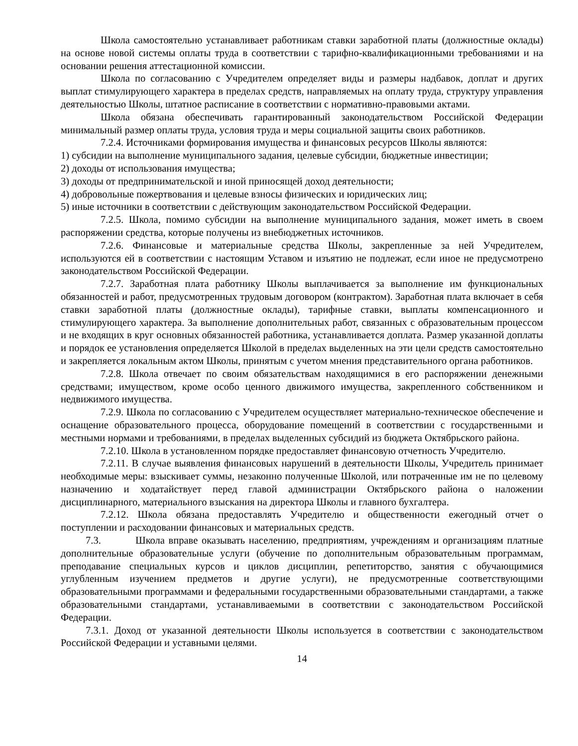Школа самостоятельно устанавливает работникам ставки заработной платы (должностные оклады) на основе новой системы оплаты труда в соответствии с тарифно-квалификационными требованиями и на основании решения аттестационной комиссии.
Школа по согласованию с Учредителем определяет виды и размеры надбавок, доплат и других выплат стимулирующего характера в пределах средств, направляемых на оплату труда, структуру управления деятельностью Школы, штатное расписание в соответствии с нормативно-правовыми актами.
Школа обязана обеспечивать гарантированный законодательством Российской Федерации минимальный размер оплаты труда, условия труда и меры социальной защиты своих работников.
7.2.4. Источниками формирования имущества и финансовых ресурсов Школы являются:
1) субсидии на выполнение муниципального задания, целевые субсидии, бюджетные инвестиции;
2) доходы от использования имущества;
3) доходы от предпринимательской и иной приносящей доход деятельности;
4) добровольные пожертвования и целевые взносы физических и юридических лиц;
5) иные источники в соответствии с действующим законодательством Российской Федерации.
7.2.5. Школа, помимо субсидии на выполнение муниципального задания, может иметь в своем распоряжении средства, которые получены из внебюджетных источников.
7.2.6. Финансовые и материальные средства Школы, закрепленные за ней Учредителем, используются ей в соответствии с настоящим Уставом и изъятию не подлежат, если иное не предусмотрено законодательством Российской Федерации.
7.2.7. Заработная плата работнику Школы выплачивается за выполнение им функциональных обязанностей и работ, предусмотренных трудовым договором (контрактом). Заработная плата включает в себя ставки заработной платы (должностные оклады), тарифные ставки, выплаты компенсационного и стимулирующего характера. За выполнение дополнительных работ, связанных с образовательным процессом и не входящих в круг основных обязанностей работника, устанавливается доплата. Размер указанной доплаты и порядок ее установления определяется Школой в пределах выделенных на эти цели средств самостоятельно и закрепляется локальным актом Школы, принятым с учетом мнения представительного органа работников.
7.2.8. Школа отвечает по своим обязательствам находящимися в его распоряжении денежными средствами; имуществом, кроме особо ценного движимого имущества, закрепленного собственником и недвижимого имущества.
7.2.9. Школа по согласованию с Учредителем осуществляет материально-техническое обеспечение и оснащение образовательного процесса, оборудование помещений в соответствии с государственными и местными нормами и требованиями, в пределах выделенных субсидий из бюджета Октябрьского района.
7.2.10. Школа в установленном порядке предоставляет финансовую отчетность Учредителю.
7.2.11. В случае выявления финансовых нарушений в деятельности Школы, Учредитель принимает необходимые меры: взыскивает суммы, незаконно полученные Школой, или потраченные им не по целевому назначению и ходатайствует перед главой администрации Октябрьского района о наложении дисциплинарного, материального взыскания на директора Школы и главного бухгалтера.
7.2.12. Школа обязана предоставлять Учредителю и общественности ежегодный отчет о поступлении и расходовании финансовых и материальных средств.
7.3. Школа вправе оказывать населению, предприятиям, учреждениям и организациям платные дополнительные образовательные услуги (обучение по дополнительным образовательным программам, преподавание специальных курсов и циклов дисциплин, репетиторство, занятия с обучающимися углубленным изучением предметов и другие услуги), не предусмотренные соответствующими образовательными программами и федеральными государственными образовательными стандартами, а также образовательными стандартами, устанавливаемыми в соответствии с законодательством Российской Федерации.
7.3.1. Доход от указанной деятельности Школы используется в соответствии с законодательством Российской Федерации и уставными целями.
14